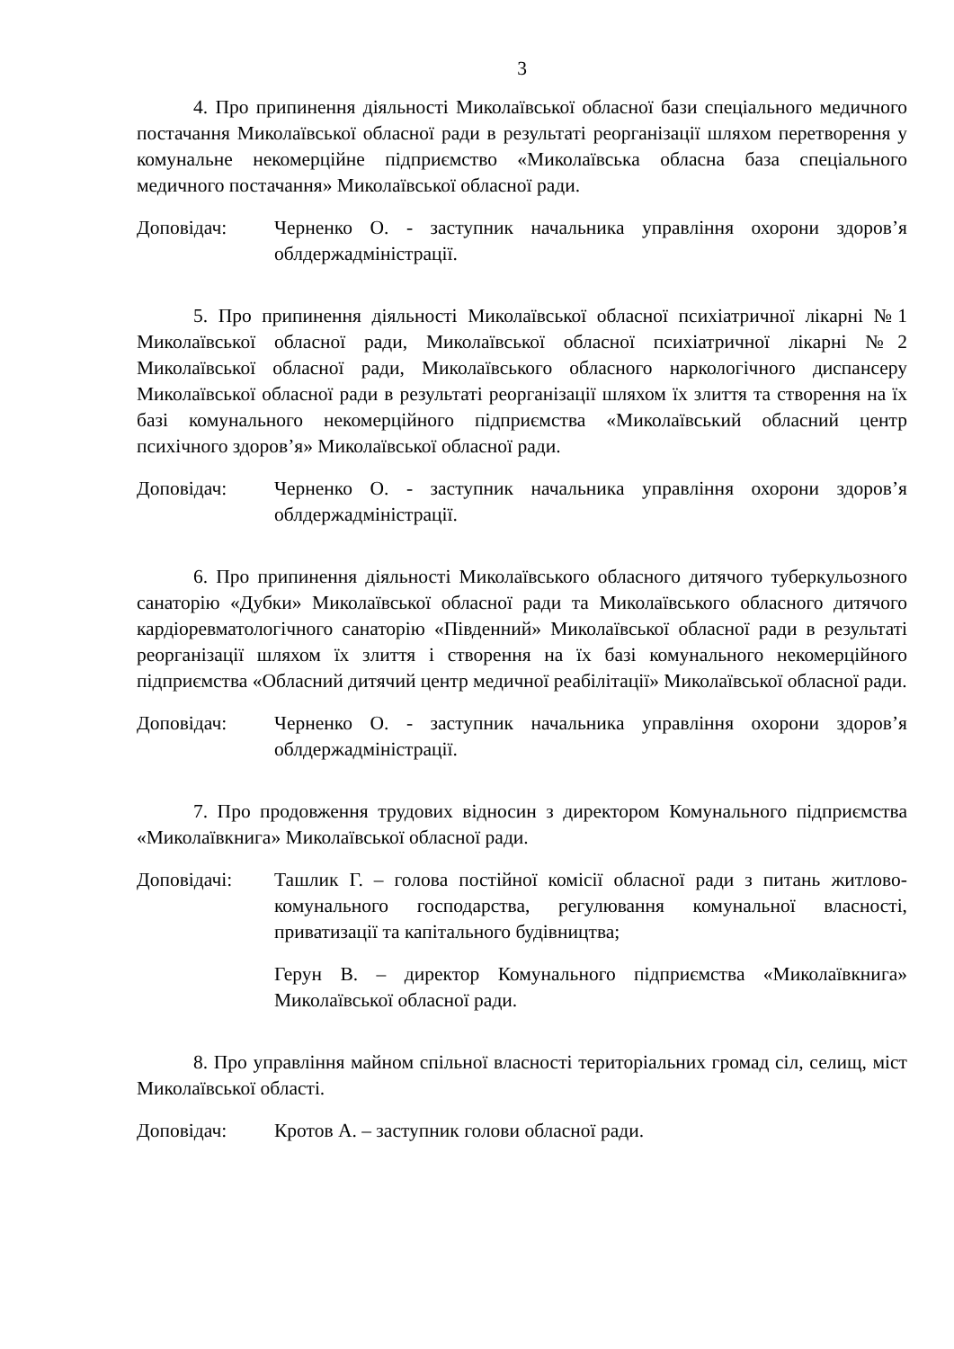3
4. Про припинення діяльності Миколаївської обласної бази спеціального медичного постачання Миколаївської обласної ради в результаті реорганізації шляхом перетворення у комунальне некомерційне підприємство «Миколаївська обласна база спеціального медичного постачання» Миколаївської обласної ради.
Доповідач: Черненко О. - заступник начальника управління охорони здоров’я облдержадміністрації.
5. Про припинення діяльності Миколаївської обласної психіатричної лікарні №1 Миколаївської обласної ради, Миколаївської обласної психіатричної лікарні №2 Миколаївської обласної ради, Миколаївського обласного наркологічного диспансеру Миколаївської обласної ради в результаті реорганізації шляхом їх злиття та створення на їх базі комунального некомерційного підприємства «Миколаївський обласний центр психічного здоров’я» Миколаївської обласної ради.
Доповідач: Черненко О. - заступник начальника управління охорони здоров’я облдержадміністрації.
6. Про припинення діяльності Миколаївського обласного дитячого туберкульозного санаторію «Дубки» Миколаївської обласної ради та Миколаївського обласного дитячого кардіоревматологічного санаторію «Південний» Миколаївської обласної ради в результаті реорганізації шляхом їх злиття і створення на їх базі комунального некомерційного підприємства «Обласний дитячий центр медичної реабілітації» Миколаївської обласної ради.
Доповідач: Черненко О. - заступник начальника управління охорони здоров’я облдержадміністрації.
7. Про продовження трудових відносин з директором Комунального підприємства «Миколаївкнига» Миколаївської обласної ради.
Доповідачі: Ташлик Г. – голова постійної комісії обласної ради з питань житлово-комунального господарства, регулювання комунальної власності, приватизації та капітального будівництва;
Герун В. – директор Комунального підприємства «Миколаївкнига» Миколаївської обласної ради.
8. Про управління майном спільної власності територіальних громад сіл, селищ, міст Миколаївської області.
Доповідач: Кротов А. – заступник голови обласної ради.